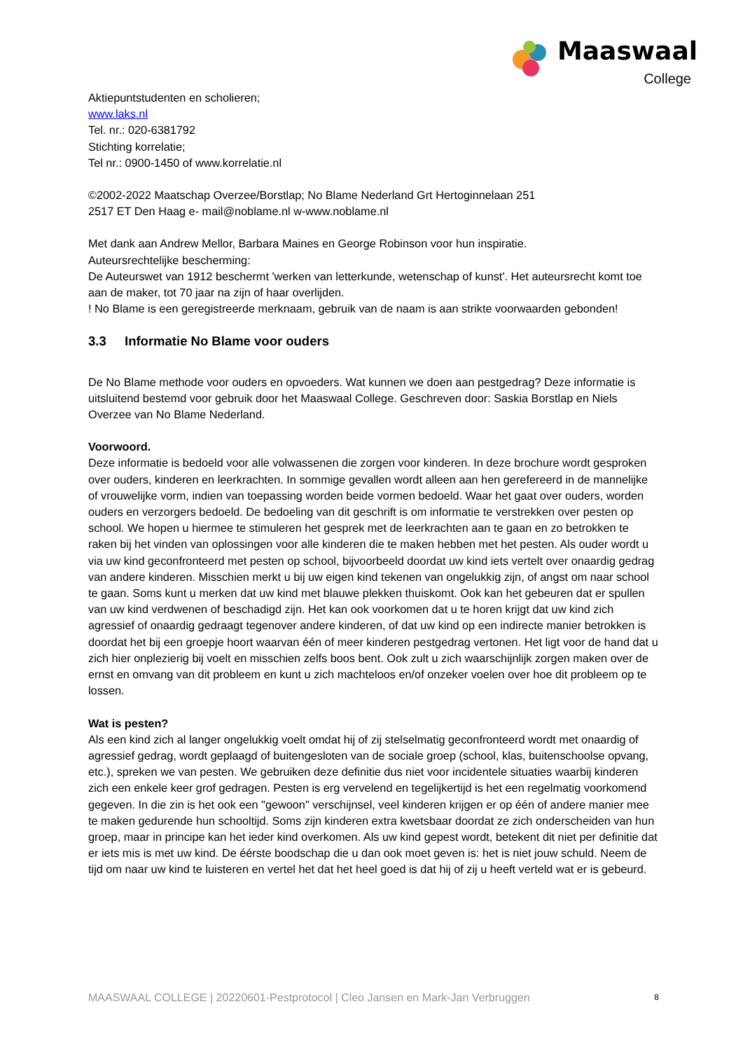Maaswaal
College
Aktiepuntstudenten en scholieren;
www.laks.nl
Tel. nr.: 020-6381792
Stichting korrelatie;
Tel nr.: 0900-1450 of www.korrelatie.nl
©2002-2022 Maatschap Overzee/Borstlap; No Blame Nederland Grt Hertoginnelaan 251
2517 ET Den Haag e- mail@noblame.nl w-www.noblame.nl
Met dank aan Andrew Mellor, Barbara Maines en George Robinson voor hun inspiratie.
Auteursrechtelijke bescherming:
De Auteurswet van 1912 beschermt 'werken van letterkunde, wetenschap of kunst'. Het auteursrecht komt toe aan de maker, tot 70 jaar na zijn of haar overlijden.
! No Blame is een geregistreerde merknaam, gebruik van de naam is aan strikte voorwaarden gebonden!
3.3 Informatie No Blame voor ouders
De No Blame methode voor ouders en opvoeders. Wat kunnen we doen aan pestgedrag? Deze informatie is uitsluitend bestemd voor gebruik door het Maaswaal College. Geschreven door: Saskia Borstlap en Niels Overzee van No Blame Nederland.
Voorwoord.
Deze informatie is bedoeld voor alle volwassenen die zorgen voor kinderen. In deze brochure wordt gesproken over ouders, kinderen en leerkrachten. In sommige gevallen wordt alleen aan hen gerefereerd in de mannelijke of vrouwelijke vorm, indien van toepassing worden beide vormen bedoeld. Waar het gaat over ouders, worden ouders en verzorgers bedoeld. De bedoeling van dit geschrift is om informatie te verstrekken over pesten op school. We hopen u hiermee te stimuleren het gesprek met de leerkrachten aan te gaan en zo betrokken te raken bij het vinden van oplossingen voor alle kinderen die te maken hebben met het pesten. Als ouder wordt u via uw kind geconfronteerd met pesten op school, bijvoorbeeld doordat uw kind iets vertelt over onaardig gedrag van andere kinderen. Misschien merkt u bij uw eigen kind tekenen van ongelukkig zijn, of angst om naar school te gaan. Soms kunt u merken dat uw kind met blauwe plekken thuiskomt. Ook kan het gebeuren dat er spullen van uw kind verdwenen of beschadigd zijn. Het kan ook voorkomen dat u te horen krijgt dat uw kind zich agressief of onaardig gedraagt tegenover andere kinderen, of dat uw kind op een indirecte manier betrokken is doordat het bij een groepje hoort waarvan één of meer kinderen pestgedrag vertonen. Het ligt voor de hand dat u zich hier onplezierig bij voelt en misschien zelfs boos bent. Ook zult u zich waarschijnlijk zorgen maken over de ernst en omvang van dit probleem en kunt u zich machteloos en/of onzeker voelen over hoe dit probleem op te lossen.
Wat is pesten?
Als een kind zich al langer ongelukkig voelt omdat hij of zij stelselmatig geconfronteerd wordt met onaardig of agressief gedrag, wordt geplaagd of buitengesloten van de sociale groep (school, klas, buitenschoolse opvang, etc.), spreken we van pesten. We gebruiken deze definitie dus niet voor incidentele situaties waarbij kinderen zich een enkele keer grof gedragen. Pesten is erg vervelend en tegelijkertijd is het een regelmatig voorkomend gegeven. In die zin is het ook een "gewoon" verschijnsel, veel kinderen krijgen er op één of andere manier mee te maken gedurende hun schooltijd. Soms zijn kinderen extra kwetsbaar doordat ze zich onderscheiden van hun groep, maar in principe kan het ieder kind overkomen. Als uw kind gepest wordt, betekent dit niet per definitie dat er iets mis is met uw kind. De éérste boodschap die u dan ook moet geven is: het is niet jouw schuld. Neem de tijd om naar uw kind te luisteren en vertel het dat het heel goed is dat hij of zij u heeft verteld wat er is gebeurd.
MAASWAAL COLLEGE | 20220601-Pestprotocol | Cleo Jansen en Mark-Jan Verbruggen 8